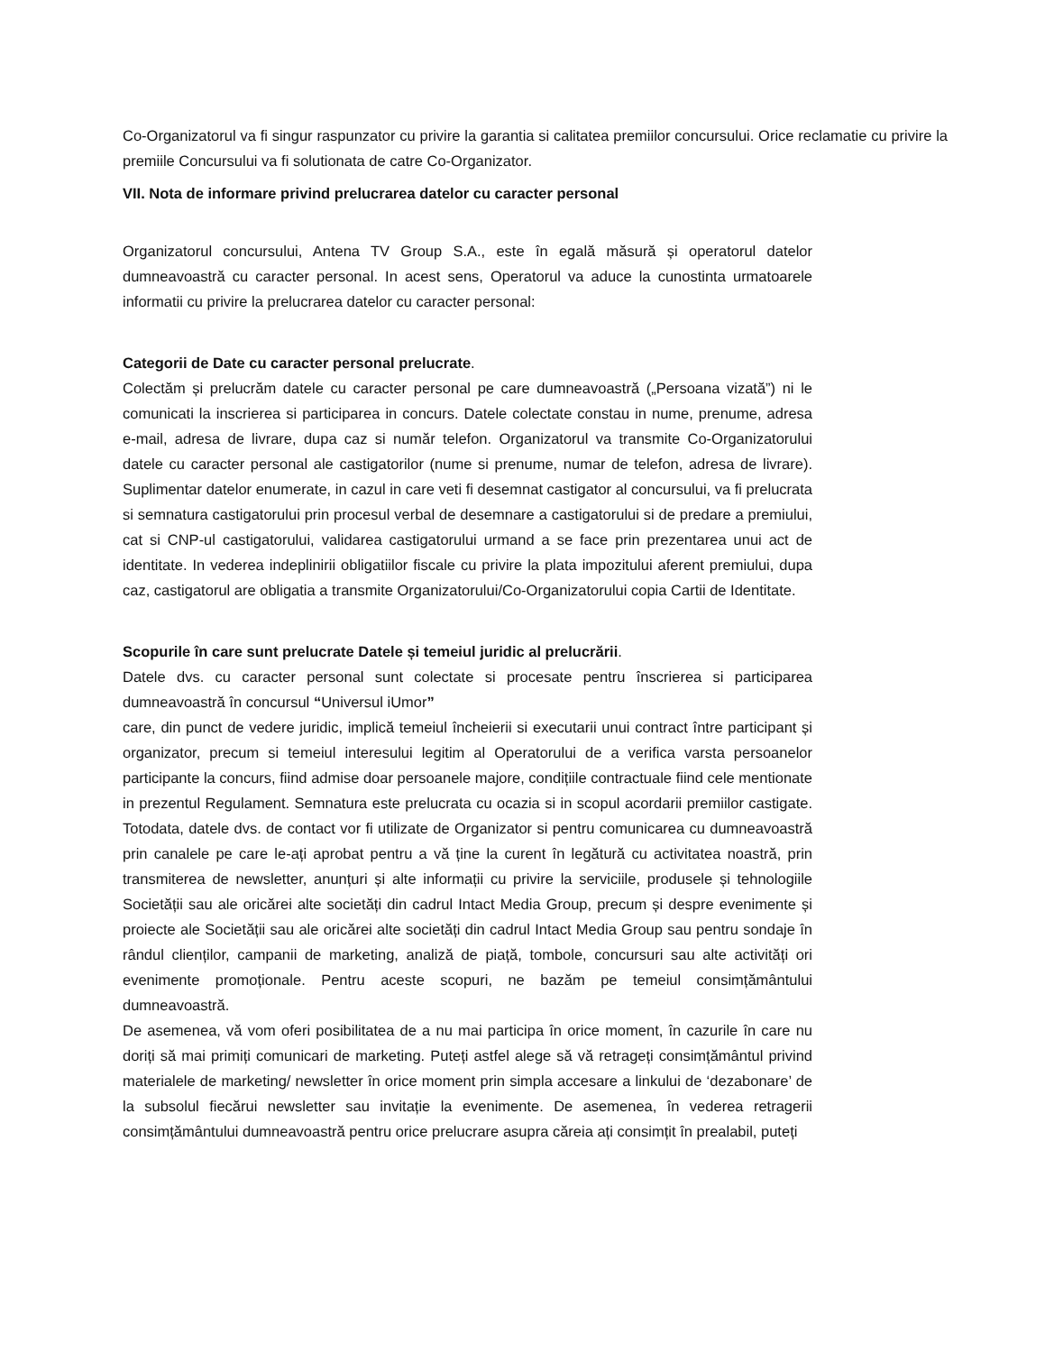Co-Organizatorul va fi singur raspunzator cu privire la garantia si calitatea premiilor concursului. Orice reclamatie cu privire la premiile Concursului va fi solutionata de catre Co-Organizator.
VII. Nota de informare privind prelucrarea datelor cu caracter personal
Organizatorul concursului, Antena TV Group S.A., este în egală măsură și operatorul datelor dumneavoastră cu caracter personal. In acest sens, Operatorul va aduce la cunostinta urmatoarele informatii cu privire la prelucrarea datelor cu caracter personal:
Categorii de Date cu caracter personal prelucrate.
Colectăm și prelucrăm datele cu caracter personal pe care dumneavoastră („Persoana vizată”) ni le comunicati la inscrierea si participarea in concurs. Datele colectate constau in nume, prenume, adresa e-mail, adresa de livrare, dupa caz si număr telefon. Organizatorul va transmite Co-Organizatorului datele cu caracter personal ale castigatorilor (nume si prenume, numar de telefon, adresa de livrare). Suplimentar datelor enumerate, in cazul in care veti fi desemnat castigator al concursului, va fi prelucrata si semnatura castigatorului prin procesul verbal de desemnare a castigatorului si de predare a premiului, cat si CNP-ul castigatorului, validarea castigatorului urmand a se face prin prezentarea unui act de identitate. In vederea indeplinirii obligatiilor fiscale cu privire la plata impozitului aferent premiului, dupa caz, castigatorul are obligatia a transmite Organizatorului/Co-Organizatorului copia Cartii de Identitate.
Scopurile în care sunt prelucrate Datele și temeiul juridic al prelucrării.
Datele dvs. cu caracter personal sunt colectate si procesate pentru înscrierea si participarea dumneavoastră în concursul “Universul iUmor”
care, din punct de vedere juridic, implică temeiul încheierii si executarii unui contract între participant și organizator, precum si temeiul interesului legitim al Operatorului de a verifica varsta persoanelor participante la concurs, fiind admise doar persoanele majore, condițiile contractuale fiind cele mentionate in prezentul Regulament. Semnatura este prelucrata cu ocazia si in scopul acordarii premiilor castigate. Totodata, datele dvs. de contact vor fi utilizate de Organizator si pentru comunicarea cu dumneavoastră prin canalele pe care le-ați aprobat pentru a vă ține la curent în legătură cu activitatea noastră, prin transmiterea de newsletter, anunțuri și alte informații cu privire la serviciile, produsele și tehnologiile Societății sau ale oricărei alte societăți din cadrul Intact Media Group, precum și despre evenimente și proiecte ale Societății sau ale oricărei alte societăți din cadrul Intact Media Group sau pentru sondaje în rândul clienților, campanii de marketing, analiză de piață, tombole, concursuri sau alte activități ori evenimente promoționale. Pentru aceste scopuri, ne bazăm pe temeiul consimțământului dumneavoastră.
De asemenea, vă vom oferi posibilitatea de a nu mai participa în orice moment, în cazurile în care nu doriți să mai primiți comunicari de marketing. Puteți astfel alege să vă retrageți consimțământul privind materialele de marketing/ newsletter în orice moment prin simpla accesare a linkului de ‘dezabonare’ de la subsolul fiecărui newsletter sau invitație la evenimente. De asemenea, în vederea retragerii consimțământului dumneavoastră pentru orice prelucrare asupra căreia ați consimțit în prealabil, puteți